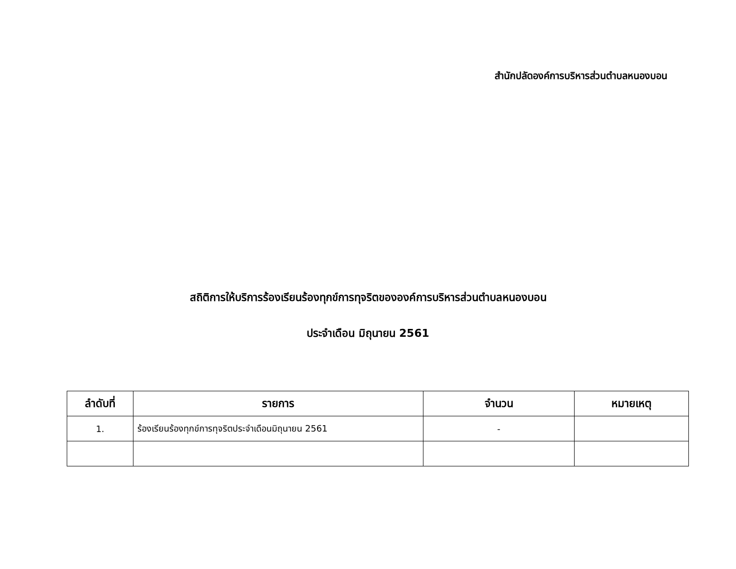สำนักปลัดองค์การบริหารส่วนตำบลหนองบอน
สถิติการให้บริการร้องเรียนร้องทุกข์การทุจริตขององค์การบริหารส่วนตำบลหนองบอน
ประจำเดือน มิถุนายน 2561
| ลำดับที่ | รายการ | จำนวน | หมายเหตุ |
| --- | --- | --- | --- |
| 1. | ร้องเรียนร้องทุกข์การทุจริตประจำเดือนมิถุนายน 2561 | - | |